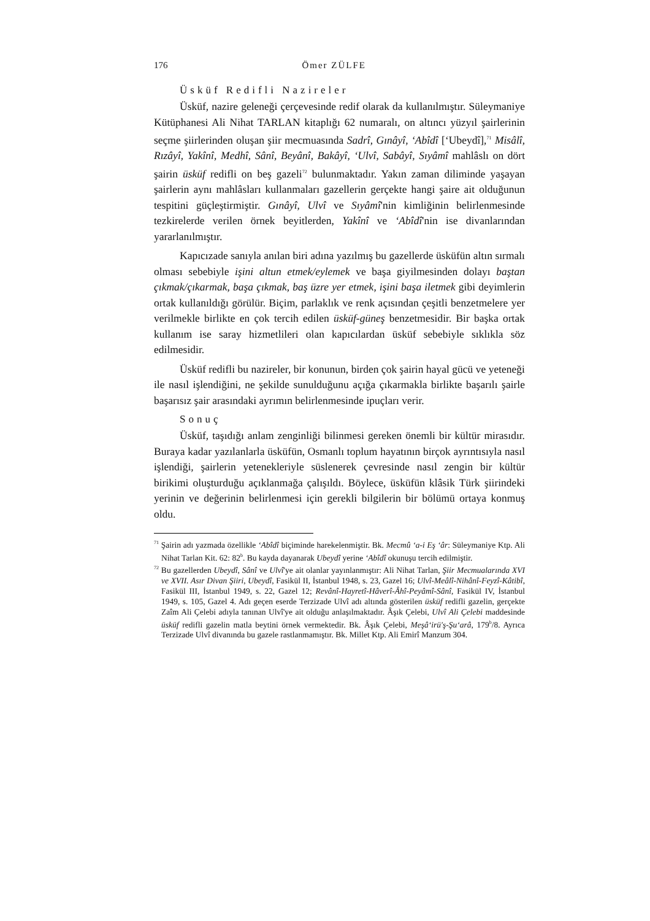176 Ömer ZÜLFE
Üsküf Redifli Nazireler
Üsküf, nazire geleneği çerçevesinde redif olarak da kullanılmıştır. Süleymaniye Kütüphanesi Ali Nihat TARLAN kitaplığı 62 numaralı, on altıncı yüzyıl şairlerinin seçme şiirlerinden oluşan şiir mecmuasında Sadrî, Gınâyî, ‘Abîdî [‘Ubeydî],<sup>71</sup> Misâlî, Rızâyî, Yakînî, Medhî, Sânî, Beyânî, Bakâyî, ‘Ulvî, Sabâyî, Sıyâmî mahlâslı on dört şairin üsküf redifli on beş gazeli<sup>72</sup> bulunmaktadır. Yakın zaman diliminde yaşayan şairlerin aynı mahlâsları kullanmaları gazellerin gerçekte hangi şaire ait olduğunun tespitini güçleştirmiştir. Gınâyî, Ulvî ve Sıyâmî'nin kimliğinin belirlenmesinde tezkirelerde verilen örnek beyitlerden, Yakînî ve ‘Abîdî'nin ise divanlarından yararlanılmıştır.
Kapıcızade sanıyla anılan biri adına yazılmış bu gazellerde üsküfün altın sırmalı olması sebebiyle işini altun etmek/eylemek ve başa giyilmesinden dolayı baştan çıkmak/çıkarmak, başa çıkmak, baş üzre yer etmek, işini başa iletmek gibi deyimlerin ortak kullanıldığı görülür. Biçim, parlaklık ve renk açısından çeşitli benzetmelere yer verilmekle birlikte en çok tercih edilen üsküf-güneş benzetmesidir. Bir başka ortak kullanım ise saray hizmetlileri olan kapıcılardan üsküf sebebiyle sıklıkla söz edilmesidir.
Üsküf redifli bu nazireler, bir konunun, birden çok şairin hayal gücü ve yeteneği ile nasıl işlendiğini, ne şekilde sunulduğunu açığa çıkarmakla birlikte başarılı şairle başarısız şair arasındaki ayrımın belirlenmesinde ipuçları verir.
Sonuç
Üsküf, taşıdığı anlam zenginliği bilinmesi gereken önemli bir kültür mirasıdır. Buraya kadar yazılanlarla üsküfün, Osmanlı toplum hayatının birçok ayrıntısıyla nasıl işlendiği, şairlerin yetenekleriyle süslenerek çevresinde nasıl zengin bir kültür birikimi oluşturduğu açıklanmağa çalışıldı. Böylece, üsküfün klâsik Türk şiirindeki yerinin ve değerinin belirlenmesi için gerekli bilgilerin bir bölümü ortaya konmuş oldu.
<sup>71</sup> Şairin adı yazmada özellikle ‘Abîdî biçiminde harekelenmiştir. Bk. Mecmû ‘a-i Eş ‘âr: Süleymaniye Ktp. Ali Nihat Tarlan Kit. 62: 82<sup>b</sup>. Bu kayda dayanarak Ubeydî yerine ‘Abîdî okunuşu tercih edilmiştir.
<sup>72</sup> Bu gazellerden Ubeydî, Sânî ve Ulvî'ye ait olanlar yayınlanmıştır: Ali Nihat Tarlan, Şiir Mecmualarında XVI ve XVII. Asır Divan Şiiri, Ubeydî, Fasikül II, İstanbul 1948, s. 23, Gazel 16; Ulvî-Meâlî-Nihânî-Feyzî-Kâtibî, Fasikül III, İstanbul 1949, s. 22, Gazel 12; Revânî-Hayretî-Hâverî-Âhî-Peyâmî-Sânî, Fasikül IV, İstanbul 1949, s. 105, Gazel 4. Adı geçen eserde Terzizade Ulvî adı altında gösterilen üsküf redifli gazelin, gerçekte Zaîm Ali Çelebi adıyla tanınan Ulvî'ye ait olduğu anlaşılmaktadır. Âşık Çelebi, Ulvî Ali Çelebi maddesinde üsküf redifli gazelin matla beytini örnek vermektedir. Bk. Âşık Çelebi, Meşâ‘irü'ş-Şu‘arâ, 179<sup>b</sup>/8. Ayrıca Terzizade Ulvî divanında bu gazele rastlanmamıştır. Bk. Millet Ktp. Ali Emirî Manzum 304.